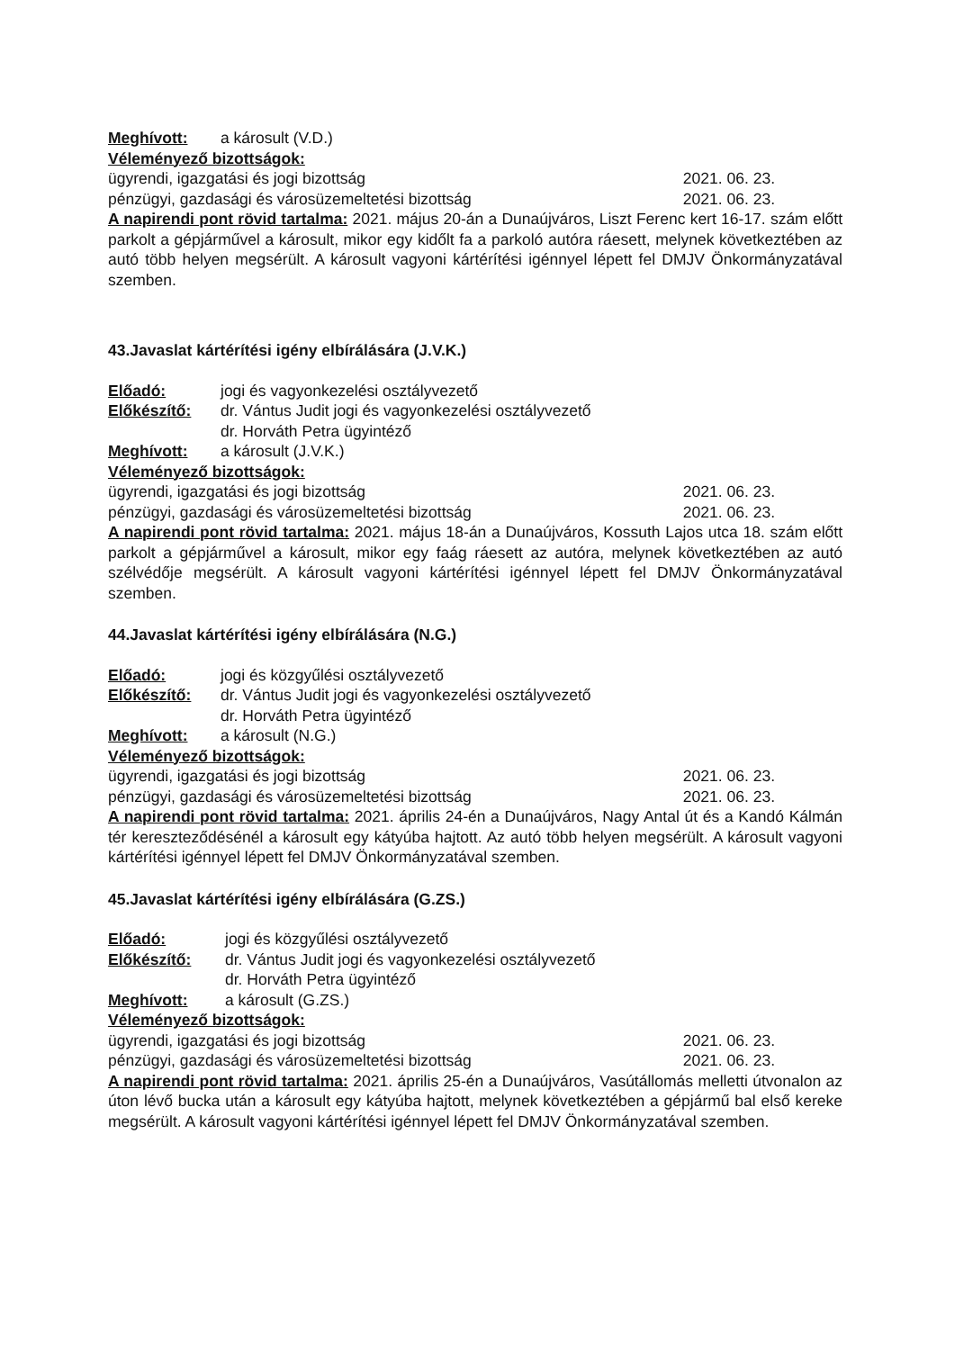Meghívott: a károsult (V.D.)
Véleményező bizottságok:
ügyrendi, igazgatási és jogi bizottság 2021. 06. 23.
pénzügyi, gazdasági és városüzemeltetési bizottság 2021. 06. 23.
A napirendi pont rövid tartalma: 2021. május 20-án a Dunaújváros, Liszt Ferenc kert 16-17. szám előtt parkolt a gépjárművel a károsult, mikor egy kidőlt fa a parkoló autóra ráesett, melynek következtében az autó több helyen megsérült. A károsult vagyoni kártérítési igénnyel lépett fel DMJV Önkormányzatával szemben.
43.Javaslat kártérítési igény elbírálására (J.V.K.)
Előadó: jogi és vagyonkezelési osztályvezető
Előkészítő: dr. Vántus Judit jogi és vagyonkezelési osztályvezető
dr. Horváth Petra ügyintéző
Meghívott: a károsult (J.V.K.)
Véleményező bizottságok:
ügyrendi, igazgatási és jogi bizottság 2021. 06. 23.
pénzügyi, gazdasági és városüzemeltetési bizottság 2021. 06. 23.
A napirendi pont rövid tartalma: 2021. május 18-án a Dunaújváros, Kossuth Lajos utca 18. szám előtt parkolt a gépjárművel a károsult, mikor egy faág ráesett az autóra, melynek következtében az autó szélvédője megsérült. A károsult vagyoni kártérítési igénnyel lépett fel DMJV Önkormányzatával szemben.
44.Javaslat kártérítési igény elbírálására (N.G.)
Előadó: jogi és közgyűlési osztályvezető
Előkészítő: dr. Vántus Judit jogi és vagyonkezelési osztályvezető
dr. Horváth Petra ügyintéző
Meghívott: a károsult (N.G.)
Véleményező bizottságok:
ügyrendi, igazgatási és jogi bizottság 2021. 06. 23.
pénzügyi, gazdasági és városüzemeltetési bizottság 2021. 06. 23.
A napirendi pont rövid tartalma: 2021. április 24-én a Dunaújváros, Nagy Antal út és a Kandó Kálmán tér kereszteződésénél a károsult egy kátyúba hajtott. Az autó több helyen megsérült. A károsult vagyoni kártérítési igénnyel lépett fel DMJV Önkormányzatával szemben.
45.Javaslat kártérítési igény elbírálására (G.ZS.)
Előadó: jogi és közgyűlési osztályvezető
Előkészítő: dr. Vántus Judit jogi és vagyonkezelési osztályvezető
dr. Horváth Petra ügyintéző
Meghívott: a károsult (G.ZS.)
Véleményező bizottságok:
ügyrendi, igazgatási és jogi bizottság 2021. 06. 23.
pénzügyi, gazdasági és városüzemeltetési bizottság 2021. 06. 23.
A napirendi pont rövid tartalma: 2021. április 25-én a Dunaújváros, Vasútállomás melletti útvonalon az úton lévő bucka után a károsult egy kátyúba hajtott, melynek következtében a gépjármű bal első kereke megsérült. A károsult vagyoni kártérítési igénnyel lépett fel DMJV Önkormányzatával szemben.